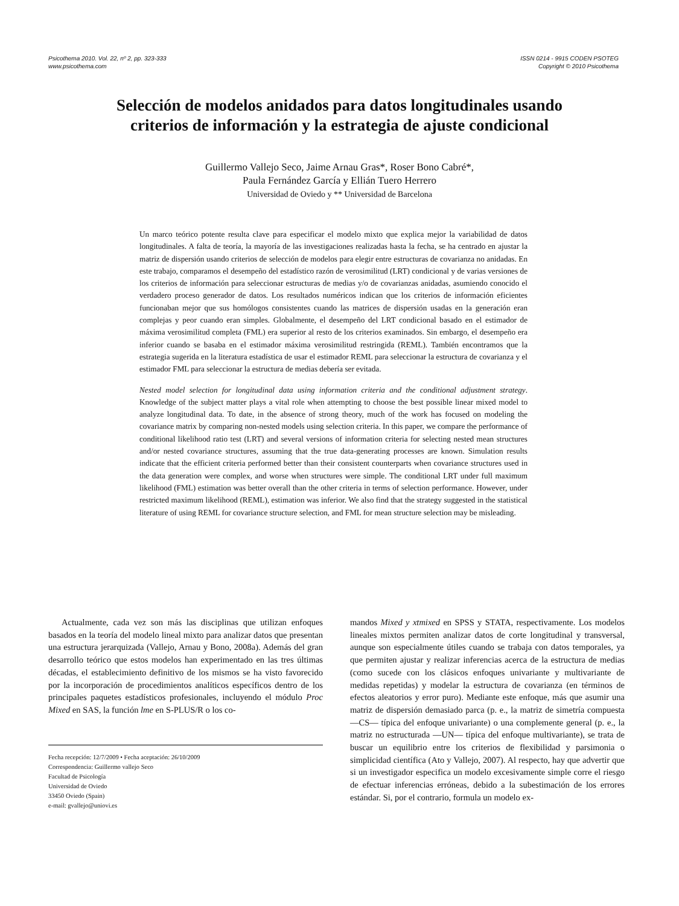Psicothema 2010. Vol. 22, nº 2, pp. 323-333
www.psicothema.com
ISSN 0214 - 9915 CODEN PSOTEG
Copyright © 2010 Psicothema
Selección de modelos anidados para datos longitudinales usando
criterios de información y la estrategia de ajuste condicional
Guillermo Vallejo Seco, Jaime Arnau Gras*, Roser Bono Cabré*,
Paula Fernández García y Ellián Tuero Herrero
Universidad de Oviedo y ** Universidad de Barcelona
Un marco teórico potente resulta clave para especificar el modelo mixto que explica mejor la variabilidad de datos longitudinales. A falta de teoría, la mayoría de las investigaciones realizadas hasta la fecha, se ha centrado en ajustar la matriz de dispersión usando criterios de selección de modelos para elegir entre estructuras de covarianza no anidadas. En este trabajo, comparamos el desempeño del estadístico razón de verosimilitud (LRT) condicional y de varias versiones de los criterios de información para seleccionar estructuras de medias y/o de covarianzas anidadas, asumiendo conocido el verdadero proceso generador de datos. Los resultados numéricos indican que los criterios de información eficientes funcionaban mejor que sus homólogos consistentes cuando las matrices de dispersión usadas en la generación eran complejas y peor cuando eran simples. Globalmente, el desempeño del LRT condicional basado en el estimador de máxima verosimilitud completa (FML) era superior al resto de los criterios examinados. Sin embargo, el desempeño era inferior cuando se basaba en el estimador máxima verosimilitud restringida (REML). También encontramos que la estrategia sugerida en la literatura estadística de usar el estimador REML para seleccionar la estructura de covarianza y el estimador FML para seleccionar la estructura de medias debería ser evitada.
Nested model selection for longitudinal data using information criteria and the conditional adjustment strategy. Knowledge of the subject matter plays a vital role when attempting to choose the best possible linear mixed model to analyze longitudinal data. To date, in the absence of strong theory, much of the work has focused on modeling the covariance matrix by comparing non-nested models using selection criteria. In this paper, we compare the performance of conditional likelihood ratio test (LRT) and several versions of information criteria for selecting nested mean structures and/or nested covariance structures, assuming that the true data-generating processes are known. Simulation results indicate that the efficient criteria performed better than their consistent counterparts when covariance structures used in the data generation were complex, and worse when structures were simple. The conditional LRT under full maximum likelihood (FML) estimation was better overall than the other criteria in terms of selection performance. However, under restricted maximum likelihood (REML), estimation was inferior. We also find that the strategy suggested in the statistical literature of using REML for covariance structure selection, and FML for mean structure selection may be misleading.
Actualmente, cada vez son más las disciplinas que utilizan enfoques basados en la teoría del modelo lineal mixto para analizar datos que presentan una estructura jerarquizada (Vallejo, Arnau y Bono, 2008a). Además del gran desarrollo teórico que estos modelos han experimentado en las tres últimas décadas, el establecimiento definitivo de los mismos se ha visto favorecido por la incorporación de procedimientos analíticos específicos dentro de los principales paquetes estadísticos profesionales, incluyendo el módulo Proc Mixed en SAS, la función lme en S-PLUS/R o los co-
Fecha recepción: 12/7/2009 • Fecha aceptación: 26/10/2009
Correspondencia: Guillermo vallejo Seco
Facultad de Psicología
Universidad de Oviedo
33450 Oviedo (Spain)
e-mail: gvallejo@uniovi.es
mandos Mixed y xtmixed en SPSS y STATA, respectivamente. Los modelos lineales mixtos permiten analizar datos de corte longitudinal y transversal, aunque son especialmente útiles cuando se trabaja con datos temporales, ya que permiten ajustar y realizar inferencias acerca de la estructura de medias (como sucede con los clásicos enfoques univariante y multivariante de medidas repetidas) y modelar la estructura de covarianza (en términos de efectos aleatorios y error puro). Mediante este enfoque, más que asumir una matriz de dispersión demasiado parca (p. e., la matriz de simetría compuesta —CS— típica del enfoque univariante) o una complemente general (p. e., la matriz no estructurada —UN— típica del enfoque multivariante), se trata de buscar un equilibrio entre los criterios de flexibilidad y parsimonia o simplicidad científica (Ato y Vallejo, 2007). Al respecto, hay que advertir que si un investigador especifica un modelo excesivamente simple corre el riesgo de efectuar inferencias erróneas, debido a la subestimación de los errores estándar. Si, por el contrario, formula un modelo ex-